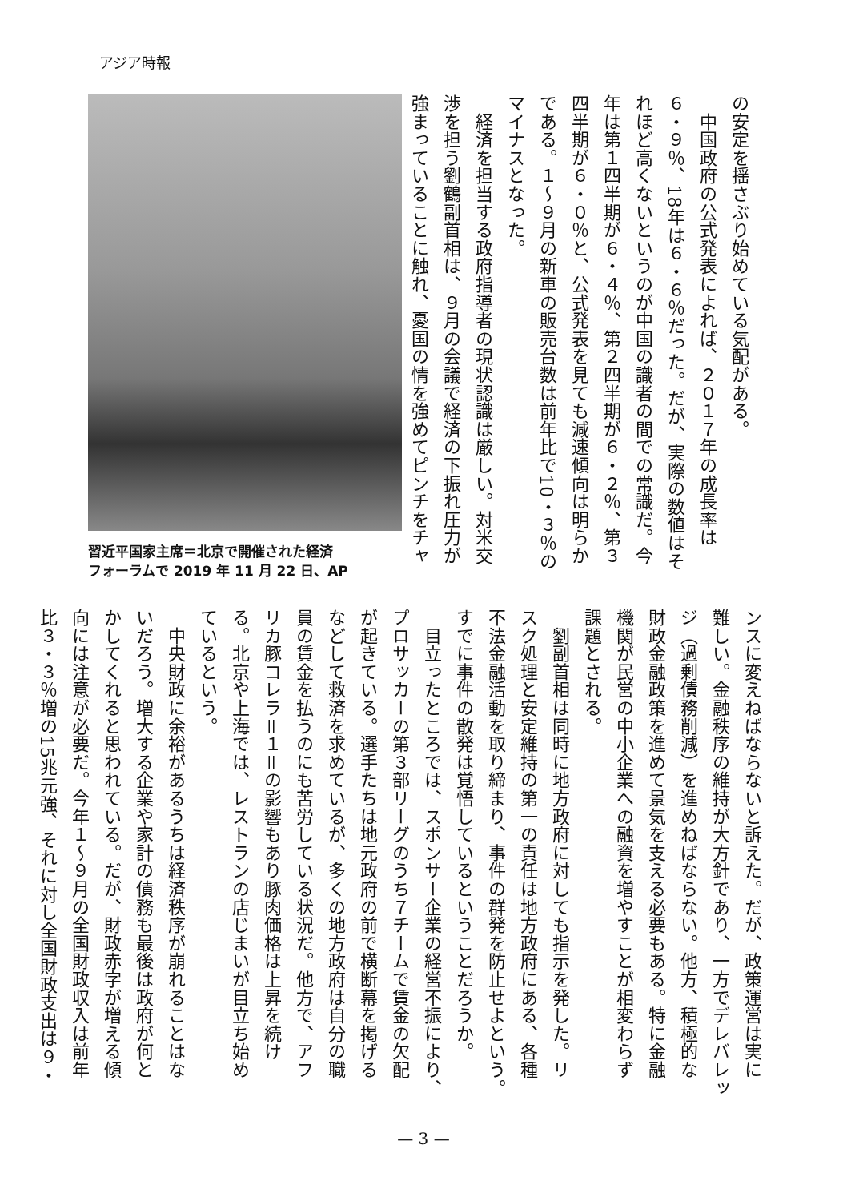アジア時報
の安定を揺さぶり始めている気配がある。
　中国政府の公式発表によれば、２０１７年の成長率は
６・９％、18年は６・６％だった。だが、実際の数値はそ
れほど高くないというのが中国の識者の間での常識だ。今
年は第１四半期が６・４％、第２四半期が６・２％、第３
四半期が６・０％と、公式発表を見ても減速傾向は明らか
である。１～９月の新車の販売台数は前年比で10・３％の
マイナスとなった。
　経済を担当する政府指導者の現状認識は厳しい。対米交
渉を担う劉鶴副首相は、９月の会議で経済の下振れ圧力が
強まっていることに触れ、憂国の情を強めてピンチをチャ
習近平国家主席＝北京で開催された経済
フォーラムで 2019 年 11 月 22 日、AP
ンスに変えねばならないと訴えた。だが、政策運営は実に
難しい。金融秩序の維持が大方針であり、一方でデレバレッ
ジ（過剰債務削減）を進めねばならない。他方、積極的な
財政金融政策を進めて景気を支える必要もある。特に金融
機関が民営の中小企業への融資を増やすことが相変わらず
課題とされる。
　劉副首相は同時に地方政府に対しても指示を発した。リ
スク処理と安定維持の第一の責任は地方政府にある、各種
不法金融活動を取り締まり、事件の群発を防止せよという。
すでに事件の散発は覚悟しているということだろうか。
　目立ったところでは、スポンサー企業の経営不振により、
プロサッカーの第３部リーグのうち７チームで賃金の欠配
が起きている。選手たちは地元政府の前で横断幕を掲げる
などして救済を求めているが、多くの地方政府は自分の職
員の賃金を払うのにも苦労している状況だ。他方で、アフ
リカ豚コレラ＝１＝の影響もあり豚肉価格は上昇を続け
る。北京や上海では、レストランの店じまいが目立ち始め
ているという。
　中央財政に余裕があるうちは経済秩序が崩れることはな
いだろう。増大する企業や家計の債務も最後は政府が何と
かしてくれると思われている。だが、財政赤字が増える傾
向には注意が必要だ。今年１～９月の全国財政収入は前年
比３・３％増の15兆元強、それに対し全国財政支出は９・
— 3 —